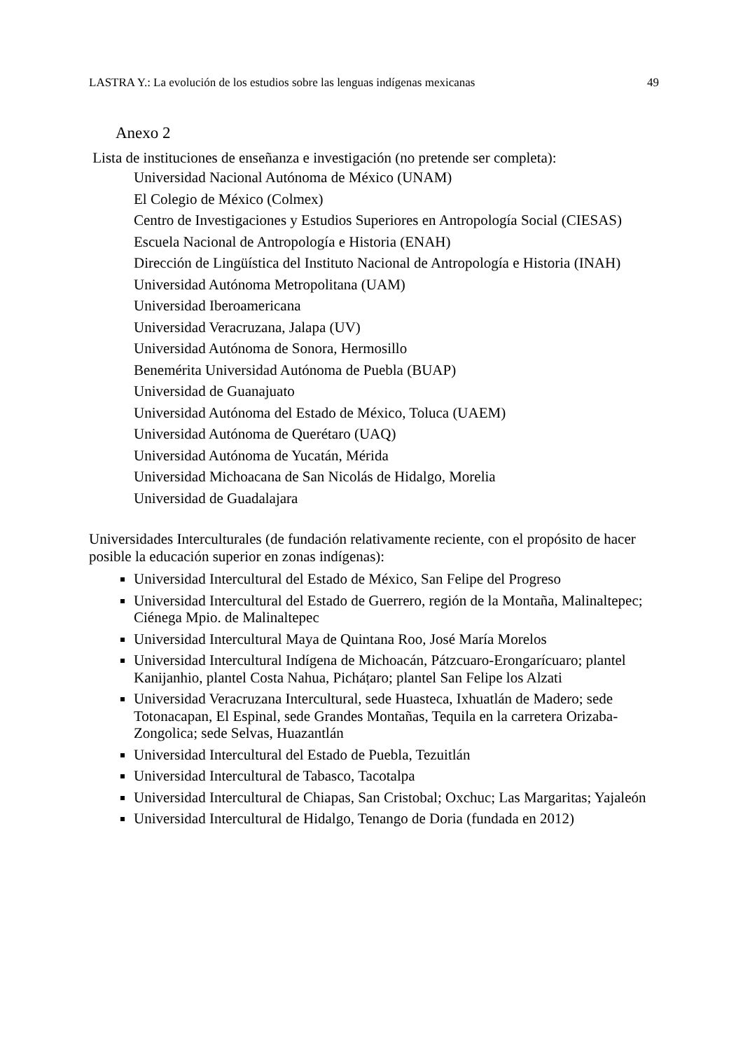LASTRA Y.: La evolución de los estudios sobre las lenguas indígenas mexicanas 49
Anexo 2
Lista de instituciones de enseñanza e investigación (no pretende ser completa):
Universidad Nacional Autónoma de México (UNAM)
El Colegio de México (Colmex)
Centro de Investigaciones y Estudios Superiores en Antropología Social (CIESAS)
Escuela Nacional de Antropología e Historia (ENAH)
Dirección de Lingüística del Instituto Nacional de Antropología e Historia (INAH)
Universidad Autónoma Metropolitana (UAM)
Universidad Iberoamericana
Universidad Veracruzana, Jalapa (UV)
Universidad Autónoma de Sonora, Hermosillo
Benemérita Universidad Autónoma de Puebla (BUAP)
Universidad de Guanajuato
Universidad Autónoma del Estado de México, Toluca (UAEM)
Universidad Autónoma de Querétaro (UAQ)
Universidad Autónoma de Yucatán, Mérida
Universidad Michoacana de San Nicolás de Hidalgo, Morelia
Universidad de Guadalajara
Universidades Interculturales (de fundación relativamente reciente, con el propósito de hacer posible la educación superior en zonas indígenas):
Universidad Intercultural del Estado de México, San Felipe del Progreso
Universidad Intercultural del Estado de Guerrero, región de la Montaña, Malinaltepec; Ciénega Mpio. de Malinaltepec
Universidad Intercultural Maya de Quintana Roo, José María Morelos
Universidad Intercultural Indígena de Michoacán, Pátzcuaro-Erongarícuaro; plantel Kanijanhio, plantel Costa Nahua, Picháṭaro; plantel San Felipe los Alzati
Universidad Veracruzana Intercultural, sede Huasteca, Ixhuatlán de Madero; sede Totonacapan, El Espinal, sede Grandes Montañas, Tequila en la carretera Orizaba-Zongolica; sede Selvas, Huazantlán
Universidad Intercultural del Estado de Puebla, Tezuitlán
Universidad Intercultural de Tabasco, Tacotalpa
Universidad Intercultural de Chiapas, San Cristobal; Oxchuc; Las Margaritas; Yajaleón
Universidad Intercultural de Hidalgo, Tenango de Doria (fundada en 2012)